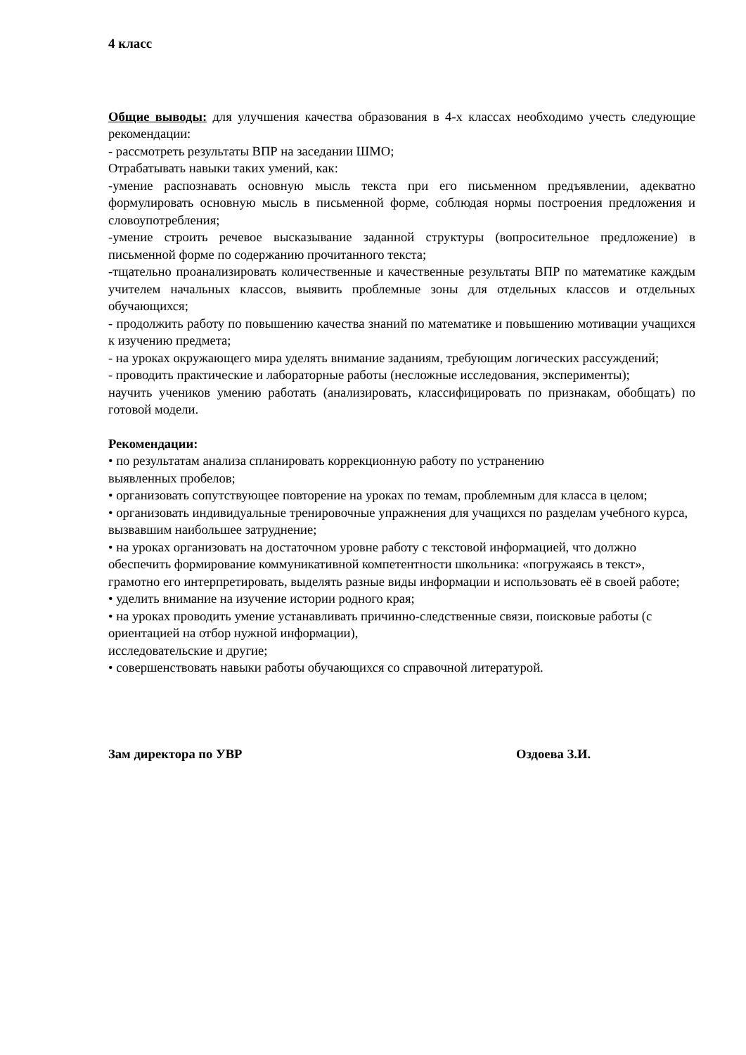4 класс
Общие выводы: для улучшения качества образования в 4-х классах необходимо учесть следующие рекомендации:
- рассмотреть результаты ВПР на заседании ШМО;
Отрабатывать навыки таких умений, как:
-умение распознавать основную мысль текста при его письменном предъявлении, адекватно формулировать основную мысль в письменной форме, соблюдая нормы построения предложения и словоупотребления;
-умение строить речевое высказывание заданной структуры (вопросительное предложение) в письменной форме по содержанию прочитанного текста;
-тщательно проанализировать количественные и качественные результаты ВПР по математике каждым учителем начальных классов, выявить проблемные зоны для отдельных классов и отдельных обучающихся;
- продолжить работу по повышению качества знаний по математике и повышению мотивации учащихся к изучению предмета;
- на уроках окружающего мира уделять внимание заданиям, требующим логических рассуждений;
- проводить практические и лабораторные работы (несложные исследования, эксперименты);
научить учеников умению работать (анализировать, классифицировать по признакам, обобщать) по готовой модели.
Рекомендации:
• по результатам анализа спланировать коррекционную работу по устранению
выявленных пробелов;
• организовать сопутствующее повторение на уроках по темам, проблемным для класса в целом;
• организовать индивидуальные тренировочные упражнения для учащихся по разделам учебного курса, вызвавшим наибольшее затруднение;
• на уроках организовать на достаточном уровне работу с текстовой информацией, что должно обеспечить формирование коммуникативной компетентности школьника: «погружаясь в текст», грамотно его интерпретировать, выделять разные виды информации и использовать её в своей работе;
• уделить внимание на изучение истории родного края;
• на уроках проводить умение устанавливать причинно-следственные связи, поисковые работы (с ориентацией на отбор нужной информации),
исследовательские и другие;
• совершенствовать навыки работы обучающихся со справочной литературой.
Зам директора по УВР Оздоева З.И.